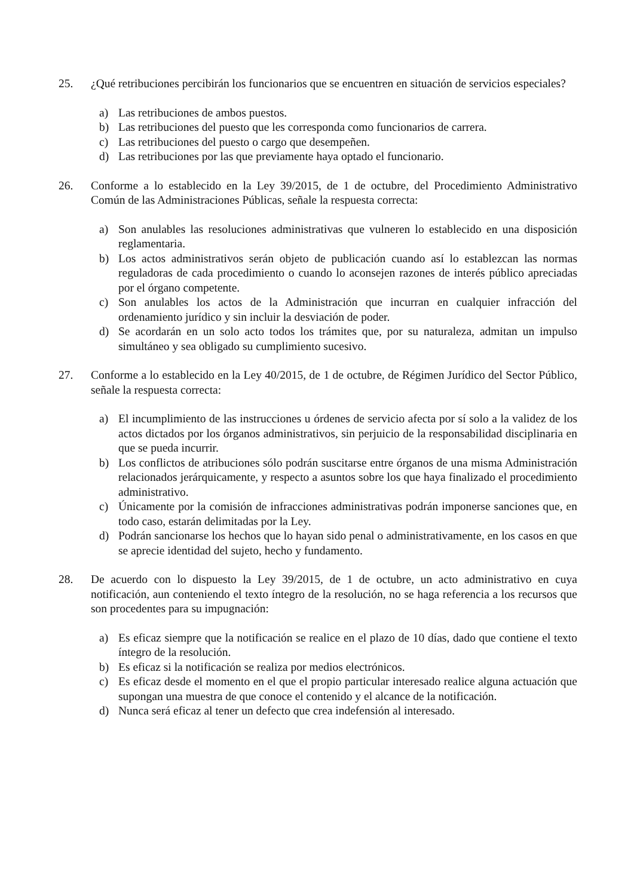25. ¿Qué retribuciones percibirán los funcionarios que se encuentren en situación de servicios especiales?
a) Las retribuciones de ambos puestos.
b) Las retribuciones del puesto que les corresponda como funcionarios de carrera.
c) Las retribuciones del puesto o cargo que desempeñen.
d) Las retribuciones por las que previamente haya optado el funcionario.
26. Conforme a lo establecido en la Ley 39/2015, de 1 de octubre, del Procedimiento Administrativo Común de las Administraciones Públicas, señale la respuesta correcta:
a) Son anulables las resoluciones administrativas que vulneren lo establecido en una disposición reglamentaria.
b) Los actos administrativos serán objeto de publicación cuando así lo establezcan las normas reguladoras de cada procedimiento o cuando lo aconsejen razones de interés público apreciadas por el órgano competente.
c) Son anulables los actos de la Administración que incurran en cualquier infracción del ordenamiento jurídico y sin incluir la desviación de poder.
d) Se acordarán en un solo acto todos los trámites que, por su naturaleza, admitan un impulso simultáneo y sea obligado su cumplimiento sucesivo.
27. Conforme a lo establecido en la Ley 40/2015, de 1 de octubre, de Régimen Jurídico del Sector Público, señale la respuesta correcta:
a) El incumplimiento de las instrucciones u órdenes de servicio afecta por sí solo a la validez de los actos dictados por los órganos administrativos, sin perjuicio de la responsabilidad disciplinaria en que se pueda incurrir.
b) Los conflictos de atribuciones sólo podrán suscitarse entre órganos de una misma Administración relacionados jerárquicamente, y respecto a asuntos sobre los que haya finalizado el procedimiento administrativo.
c) Únicamente por la comisión de infracciones administrativas podrán imponerse sanciones que, en todo caso, estarán delimitadas por la Ley.
d) Podrán sancionarse los hechos que lo hayan sido penal o administrativamente, en los casos en que se aprecie identidad del sujeto, hecho y fundamento.
28. De acuerdo con lo dispuesto la Ley 39/2015, de 1 de octubre, un acto administrativo en cuya notificación, aun conteniendo el texto íntegro de la resolución, no se haga referencia a los recursos que son procedentes para su impugnación:
a) Es eficaz siempre que la notificación se realice en el plazo de 10 días, dado que contiene el texto íntegro de la resolución.
b) Es eficaz si la notificación se realiza por medios electrónicos.
c) Es eficaz desde el momento en el que el propio particular interesado realice alguna actuación que supongan una muestra de que conoce el contenido y el alcance de la notificación.
d) Nunca será eficaz al tener un defecto que crea indefensión al interesado.